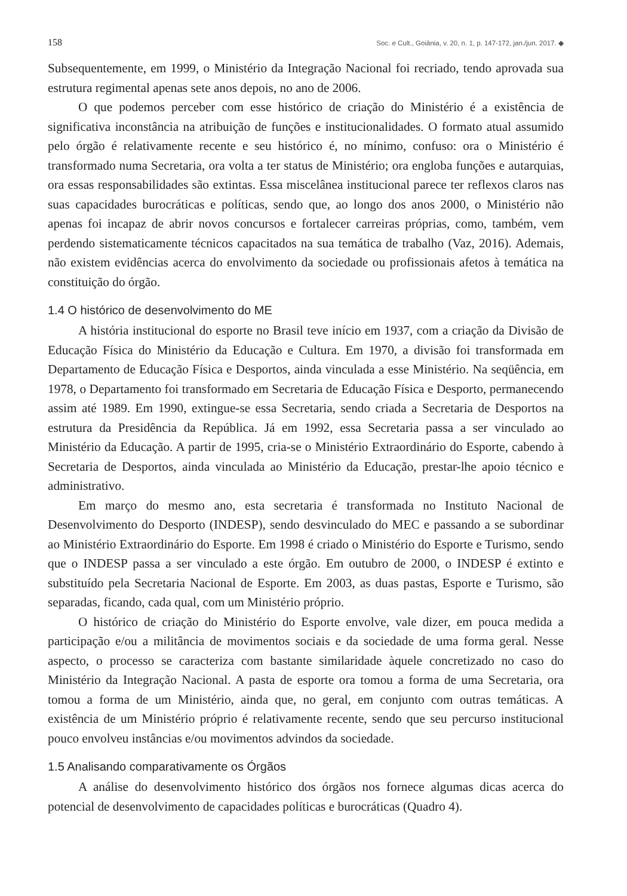158 Soc. e Cult., Goiânia, v. 20, n. 1, p. 147-172, jan./jun. 2017. ◆
Subsequentemente, em 1999, o Ministério da Integração Nacional foi recriado, tendo aprovada sua estrutura regimental apenas sete anos depois, no ano de 2006.
O que podemos perceber com esse histórico de criação do Ministério é a existência de significativa inconstância na atribuição de funções e institucionalidades. O formato atual assumido pelo órgão é relativamente recente e seu histórico é, no mínimo, confuso: ora o Ministério é transformado numa Secretaria, ora volta a ter status de Ministério; ora engloba funções e autarquias, ora essas responsabilidades são extintas. Essa miscelânea institucional parece ter reflexos claros nas suas capacidades burocráticas e políticas, sendo que, ao longo dos anos 2000, o Ministério não apenas foi incapaz de abrir novos concursos e fortalecer carreiras próprias, como, também, vem perdendo sistematicamente técnicos capacitados na sua temática de trabalho (Vaz, 2016). Ademais, não existem evidências acerca do envolvimento da sociedade ou profissionais afetos à temática na constituição do órgão.
1.4 O histórico de desenvolvimento do ME
A história institucional do esporte no Brasil teve início em 1937, com a criação da Divisão de Educação Física do Ministério da Educação e Cultura. Em 1970, a divisão foi transformada em Departamento de Educação Física e Desportos, ainda vinculada a esse Ministério. Na seqüência, em 1978, o Departamento foi transformado em Secretaria de Educação Física e Desporto, permanecendo assim até 1989. Em 1990, extingue-se essa Secretaria, sendo criada a Secretaria de Desportos na estrutura da Presidência da República. Já em 1992, essa Secretaria passa a ser vinculado ao Ministério da Educação. A partir de 1995, cria-se o Ministério Extraordinário do Esporte, cabendo à Secretaria de Desportos, ainda vinculada ao Ministério da Educação, prestar-lhe apoio técnico e administrativo.
Em março do mesmo ano, esta secretaria é transformada no Instituto Nacional de Desenvolvimento do Desporto (INDESP), sendo desvinculado do MEC e passando a se subordinar ao Ministério Extraordinário do Esporte. Em 1998 é criado o Ministério do Esporte e Turismo, sendo que o INDESP passa a ser vinculado a este órgão. Em outubro de 2000, o INDESP é extinto e substituído pela Secretaria Nacional de Esporte. Em 2003, as duas pastas, Esporte e Turismo, são separadas, ficando, cada qual, com um Ministério próprio.
O histórico de criação do Ministério do Esporte envolve, vale dizer, em pouca medida a participação e/ou a militância de movimentos sociais e da sociedade de uma forma geral. Nesse aspecto, o processo se caracteriza com bastante similaridade àquele concretizado no caso do Ministério da Integração Nacional. A pasta de esporte ora tomou a forma de uma Secretaria, ora tomou a forma de um Ministério, ainda que, no geral, em conjunto com outras temáticas. A existência de um Ministério próprio é relativamente recente, sendo que seu percurso institucional pouco envolveu instâncias e/ou movimentos advindos da sociedade.
1.5 Analisando comparativamente os Órgãos
A análise do desenvolvimento histórico dos órgãos nos fornece algumas dicas acerca do potencial de desenvolvimento de capacidades políticas e burocráticas (Quadro 4).